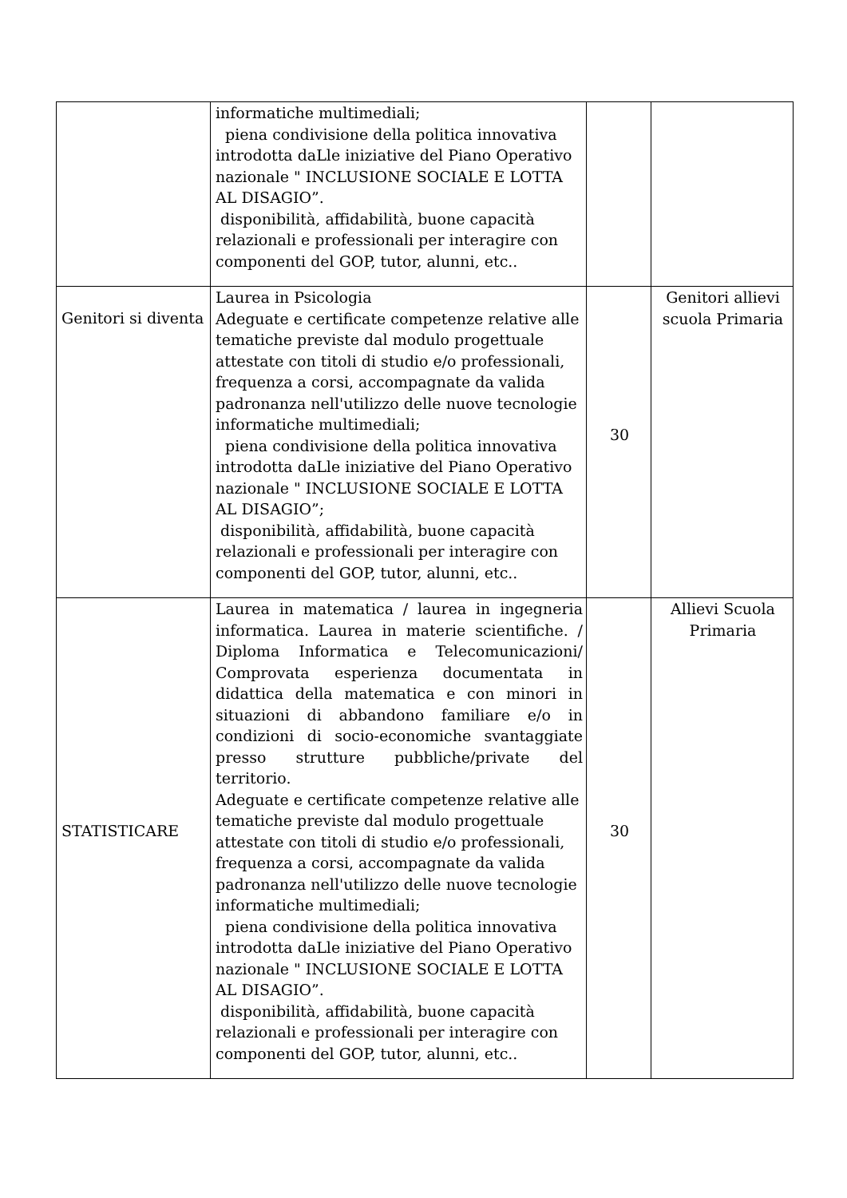| | informatiche multimediali; piena condivisione della politica innovativa introdotta daLle iniziative del Piano Operativo nazionale " INCLUSIONE SOCIALE E LOTTA AL DISAGIO”. disponibilità, affidabilità, buone capacità relazionali e professionali per interagire con componenti del GOP, tutor, alunni, etc.. | | |
| Genitori si diventa | Laurea in Psicologia Adeguate e certificate competenze relative alle tematiche previste dal modulo progettuale attestate con titoli di studio e/o professionali, frequenza a corsi, accompagnate da valida padronanza nell'utilizzo delle nuove tecnologie informatiche multimediali; piena condivisione della politica innovativa introdotta daLle iniziative del Piano Operativo nazionale " INCLUSIONE SOCIALE E LOTTA AL DISAGIO”; disponibilità, affidabilità, buone capacità relazionali e professionali per interagire con componenti del GOP, tutor, alunni, etc.. | 30 | Genitori allievi scuola Primaria |
| STATISTICARE | Laurea in matematica / laurea in ingegneria informatica. Laurea in materie scientifiche. / Diploma Informatica e Telecomunicazioni/ Comprovata esperienza documentata in didattica della matematica e con minori in situazioni di abbandono familiare e/o in condizioni di socio-economiche svantaggiate presso strutture pubbliche/private del territorio. Adeguate e certificate competenze relative alle tematiche previste dal modulo progettuale attestate con titoli di studio e/o professionali, frequenza a corsi, accompagnate da valida padronanza nell'utilizzo delle nuove tecnologie informatiche multimediali; piena condivisione della politica innovativa introdotta daLle iniziative del Piano Operativo nazionale " INCLUSIONE SOCIALE E LOTTA AL DISAGIO”. disponibilità, affidabilità, buone capacità relazionali e professionali per interagire con componenti del GOP, tutor, alunni, etc.. | 30 | Allievi Scuola Primaria |